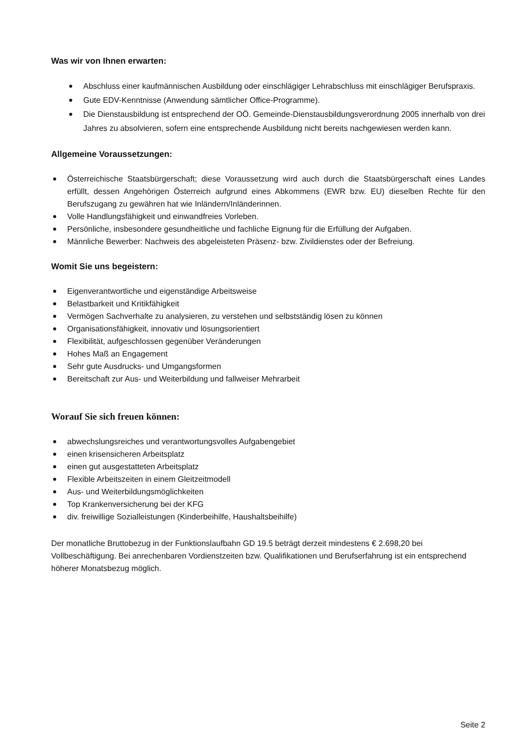Was wir von Ihnen erwarten:
Abschluss einer kaufmännischen Ausbildung oder einschlägiger Lehrabschluss mit einschlägiger Berufspraxis.
Gute EDV-Kenntnisse (Anwendung sämtlicher Office-Programme).
Die Dienstausbildung ist entsprechend der OÖ. Gemeinde-Dienstausbildungsverordnung 2005 innerhalb von drei Jahres zu absolvieren, sofern eine entsprechende Ausbildung nicht bereits nachgewiesen werden kann.
Allgemeine Voraussetzungen:
Österreichische Staatsbürgerschaft; diese Voraussetzung wird auch durch die Staatsbürgerschaft eines Landes erfüllt, dessen Angehörigen Österreich aufgrund eines Abkommens (EWR bzw. EU) dieselben Rechte für den Berufszugang zu gewähren hat wie Inländern/Inländerinnen.
Volle Handlungsfähigkeit und einwandfreies Vorleben.
Persönliche, insbesondere gesundheitliche und fachliche Eignung für die Erfüllung der Aufgaben.
Männliche Bewerber: Nachweis des abgeleisteten Präsenz- bzw. Zivildienstes oder der Befreiung.
Womit Sie uns begeistern:
Eigenverantwortliche und eigenständige Arbeitsweise
Belastbarkeit und Kritikfähigkeit
Vermögen Sachverhalte zu analysieren, zu verstehen und selbstständig lösen zu können
Organisationsfähigkeit, innovativ und lösungsorientiert
Flexibilität, aufgeschlossen gegenüber Veränderungen
Hohes Maß an Engagement
Sehr gute Ausdrucks- und Umgangsformen
Bereitschaft zur Aus- und Weiterbildung und fallweiser Mehrarbeit
Worauf Sie sich freuen können:
abwechslungsreiches und verantwortungsvolles Aufgabengebiet
einen krisensicheren Arbeitsplatz
einen gut ausgestatteten Arbeitsplatz
Flexible Arbeitszeiten in einem Gleitzeitmodell
Aus- und Weiterbildungsmöglichkeiten
Top Krankenversicherung bei der KFG
div. freiwillige Sozialleistungen (Kinderbeihilfe, Haushaltsbeihilfe)
Der monatliche Bruttobezug in der Funktionslaufbahn GD 19.5 beträgt derzeit mindestens € 2.698,20 bei Vollbeschäftigung. Bei anrechenbaren Vordienstzeiten bzw. Qualifikationen und Berufserfahrung ist ein entsprechend höherer Monatsbezug möglich.
Seite 2